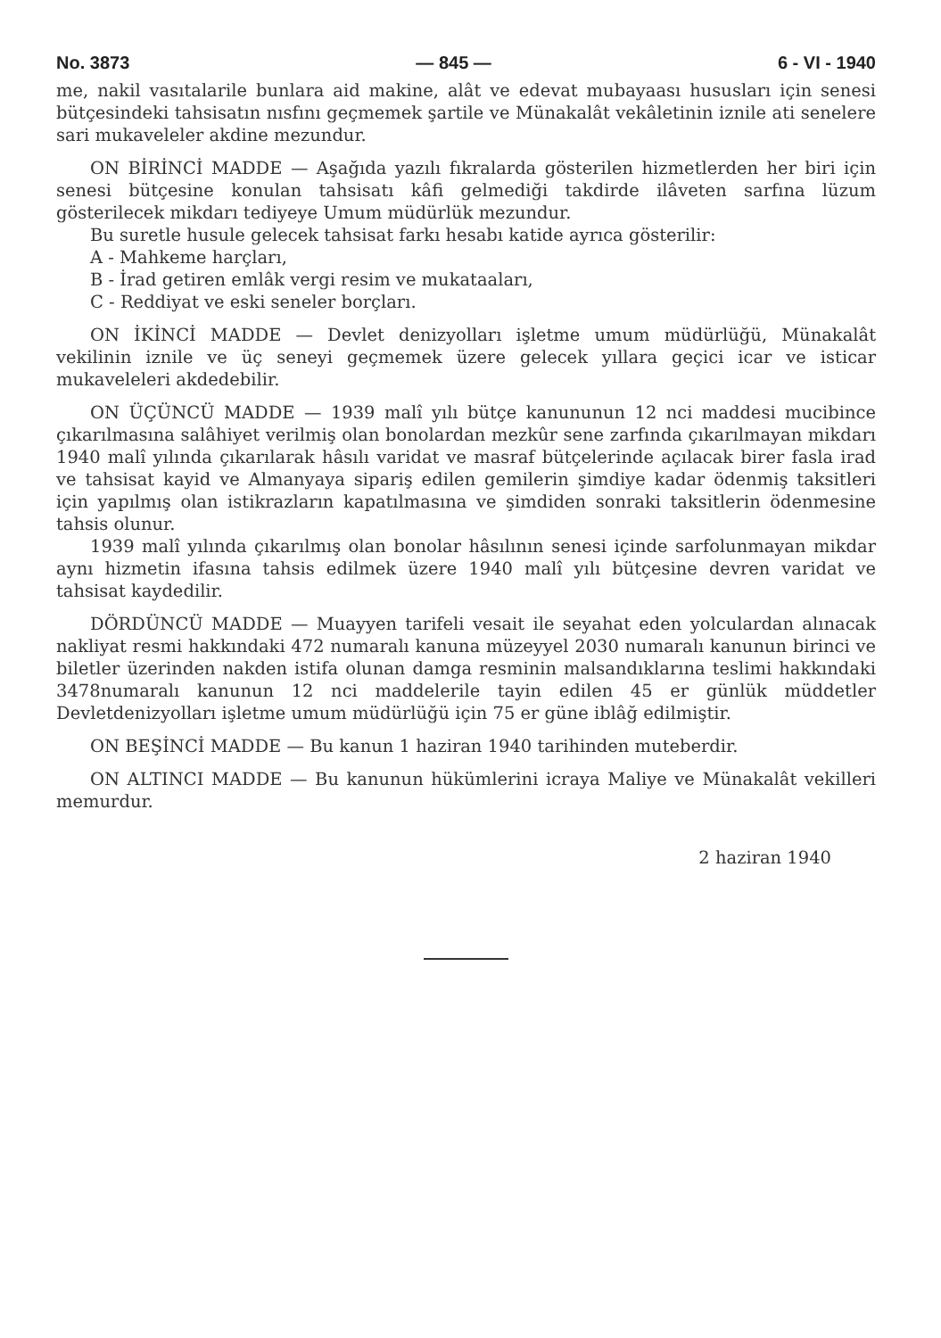No. 3873 — 845 — 6 - VI - 1940
me, nakil vasıtalarile bunlara aid makine, alât ve edevat mubayaası hususları için senesi bütçesindeki tahsisatın nısfını geçmemek şartile ve Münakalât vekâletinin iznile ati senelere sari mukaveleler akdine mezundur.
ON BİRİNCİ MADDE — Aşağıda yazılı fıkralarda gösterilen hizmetlerden her biri için senesi bütçesine konulan tahsisatı kâfi gelmediği takdirde ilâveten sarfına lüzum gösterilecek mikdarı tediyeye Umum müdürlük mezundur.
Bu suretle husule gelecek tahsisat farkı hesabı katide ayrıca gösterilir:
A - Mahkeme harçları,
B - İrad getiren emlâk vergi resim ve mukataaları,
C - Reddiyat ve eski seneler borçları.
ON İKİNCİ MADDE — Devlet denizyolları işletme umum müdürlüğü, Münakalât vekilinin iznile ve üç seneyi geçmemek üzere gelecek yıllara geçici icar ve isticar mukaveleleri akdedebilir.
ON ÜÇÜNCÜ MADDE — 1939 malî yılı bütçe kanununun 12 nci maddesi mucibince çıkarılmasına salâhiyet verilmiş olan bonolardan mezkûr sene zarfında çıkarılmayan mikdarı 1940 malî yılında çıkarılarak hâsılı varidat ve masraf bütçelerinde açılacak birer fasla irad ve tahsisat kayid ve Almanyaya sipariş edilen gemilerin şimdiye kadar ödenmiş taksitleri için yapılmış olan istikrazların kapatılmasına ve şimdiden sonraki taksitlerin ödenmesine tahsis olunur.
1939 malî yılında çıkarılmış olan bonolar hâsılının senesi içinde sarfolunmayan mikdar aynı hizmetin ifasına tahsis edilmek üzere 1940 malî yılı bütçesine devren varidat ve tahsisat kaydedilir.
DÖRDÜNCÜ MADDE — Muayyen tarifeli vesait ile seyahat eden yolculardan alınacak nakliyat resmi hakkındaki 472 numaralı kanuna müzeyyel 2030 numaralı kanunun birinci ve biletler üzerinden nakden istifa olunan damga resminin malsandıklarına teslimi hakkındaki 3478numaralı kanunun 12 nci maddelerile tayin edilen 45 er günlük müddetler Devletdenizyolları işletme umum müdürlüğü için 75 er güne iblâğ edilmiştir.
ON BEŞİNCİ MADDE — Bu kanun 1 haziran 1940 tarihinden muteberdir.
ON ALTINCI MADDE — Bu kanunun hükümlerini icraya Maliye ve Münakalât vekilleri memurdur.
2 haziran 1940